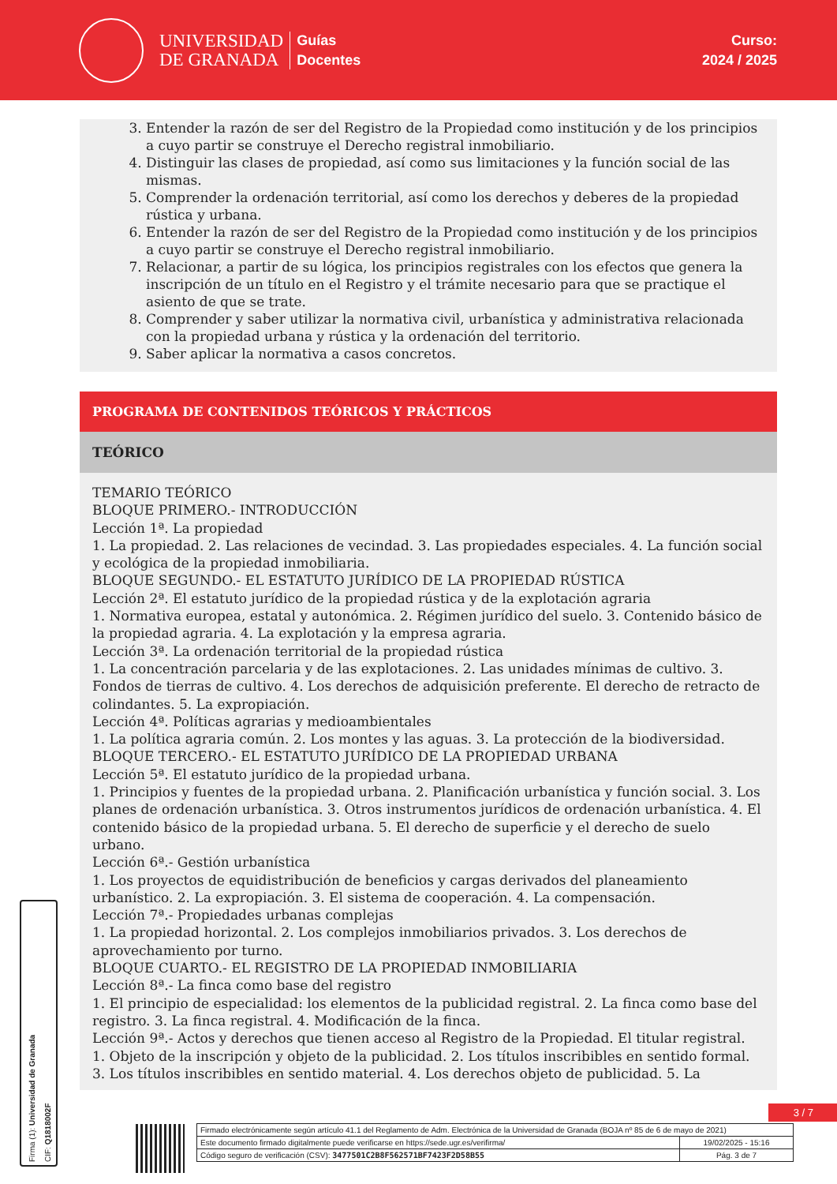UNIVERSIDAD
DE GRANADA
Guías
Docentes
Curso:
2024 / 2025
3. Entender la razón de ser del Registro de la Propiedad como institución y de los principios a cuyo partir se construye el Derecho registral inmobiliario.
4. Distinguir las clases de propiedad, así como sus limitaciones y la función social de las mismas.
5. Comprender la ordenación territorial, así como los derechos y deberes de la propiedad rústica y urbana.
6. Entender la razón de ser del Registro de la Propiedad como institución y de los principios a cuyo partir se construye el Derecho registral inmobiliario.
7. Relacionar, a partir de su lógica, los principios registrales con los efectos que genera la inscripción de un título en el Registro y el trámite necesario para que se practique el asiento de que se trate.
8. Comprender y saber utilizar la normativa civil, urbanística y administrativa relacionada con la propiedad urbana y rústica y la ordenación del territorio.
9. Saber aplicar la normativa a casos concretos.
PROGRAMA DE CONTENIDOS TEÓRICOS Y PRÁCTICOS
TEÓRICO
TEMARIO TEÓRICO
BLOQUE PRIMERO.- INTRODUCCIÓN
Lección 1ª. La propiedad
1. La propiedad. 2. Las relaciones de vecindad. 3. Las propiedades especiales. 4. La función social y ecológica de la propiedad inmobiliaria.
BLOQUE SEGUNDO.- EL ESTATUTO JURÍDICO DE LA PROPIEDAD RÚSTICA
Lección 2ª. El estatuto jurídico de la propiedad rústica y de la explotación agraria
1. Normativa europea, estatal y autonómica. 2. Régimen jurídico del suelo. 3. Contenido básico de la propiedad agraria. 4. La explotación y la empresa agraria.
Lección 3ª. La ordenación territorial de la propiedad rústica
1. La concentración parcelaria y de las explotaciones. 2. Las unidades mínimas de cultivo. 3. Fondos de tierras de cultivo. 4. Los derechos de adquisición preferente. El derecho de retracto de colindantes. 5. La expropiación.
Lección 4ª. Políticas agrarias y medioambientales
1. La política agraria común. 2. Los montes y las aguas. 3. La protección de la biodiversidad.
BLOQUE TERCERO.- EL ESTATUTO JURÍDICO DE LA PROPIEDAD URBANA
Lección 5ª. El estatuto jurídico de la propiedad urbana.
1. Principios y fuentes de la propiedad urbana. 2. Planificación urbanística y función social. 3. Los planes de ordenación urbanística. 3. Otros instrumentos jurídicos de ordenación urbanística. 4. El contenido básico de la propiedad urbana. 5. El derecho de superficie y el derecho de suelo urbano.
Lección 6ª.- Gestión urbanística
1. Los proyectos de equidistribución de beneficios y cargas derivados del planeamiento urbanístico. 2. La expropiación. 3. El sistema de cooperación. 4. La compensación.
Lección 7ª.- Propiedades urbanas complejas
1. La propiedad horizontal. 2. Los complejos inmobiliarios privados. 3. Los derechos de aprovechamiento por turno.
BLOQUE CUARTO.- EL REGISTRO DE LA PROPIEDAD INMOBILIARIA
Lección 8ª.- La finca como base del registro
1. El principio de especialidad: los elementos de la publicidad registral. 2. La finca como base del registro. 3. La finca registral. 4. Modificación de la finca.
Lección 9ª.- Actos y derechos que tienen acceso al Registro de la Propiedad. El titular registral.
1. Objeto de la inscripción y objeto de la publicidad. 2. Los títulos inscribibles en sentido formal. 3. Los títulos inscribibles en sentido material. 4. Los derechos objeto de publicidad. 5. La
Firma (1): Universidad de Granada
CIF: Q1818002F
3 / 7
| Firmado electrónicamente según artículo 41.1 del Reglamento de Adm. Electrónica de la Universidad de Granada (BOJA nº 85 de 6 de mayo de 2021) | |
| Este documento firmado digitalmente puede verificarse en https://sede.ugr.es/verifirma/ | 19/02/2025 - 15:16 |
| Código seguro de verificación (CSV): 3477501C2B8F562571BF7423F2D58B55 | Pág. 3 de 7 |